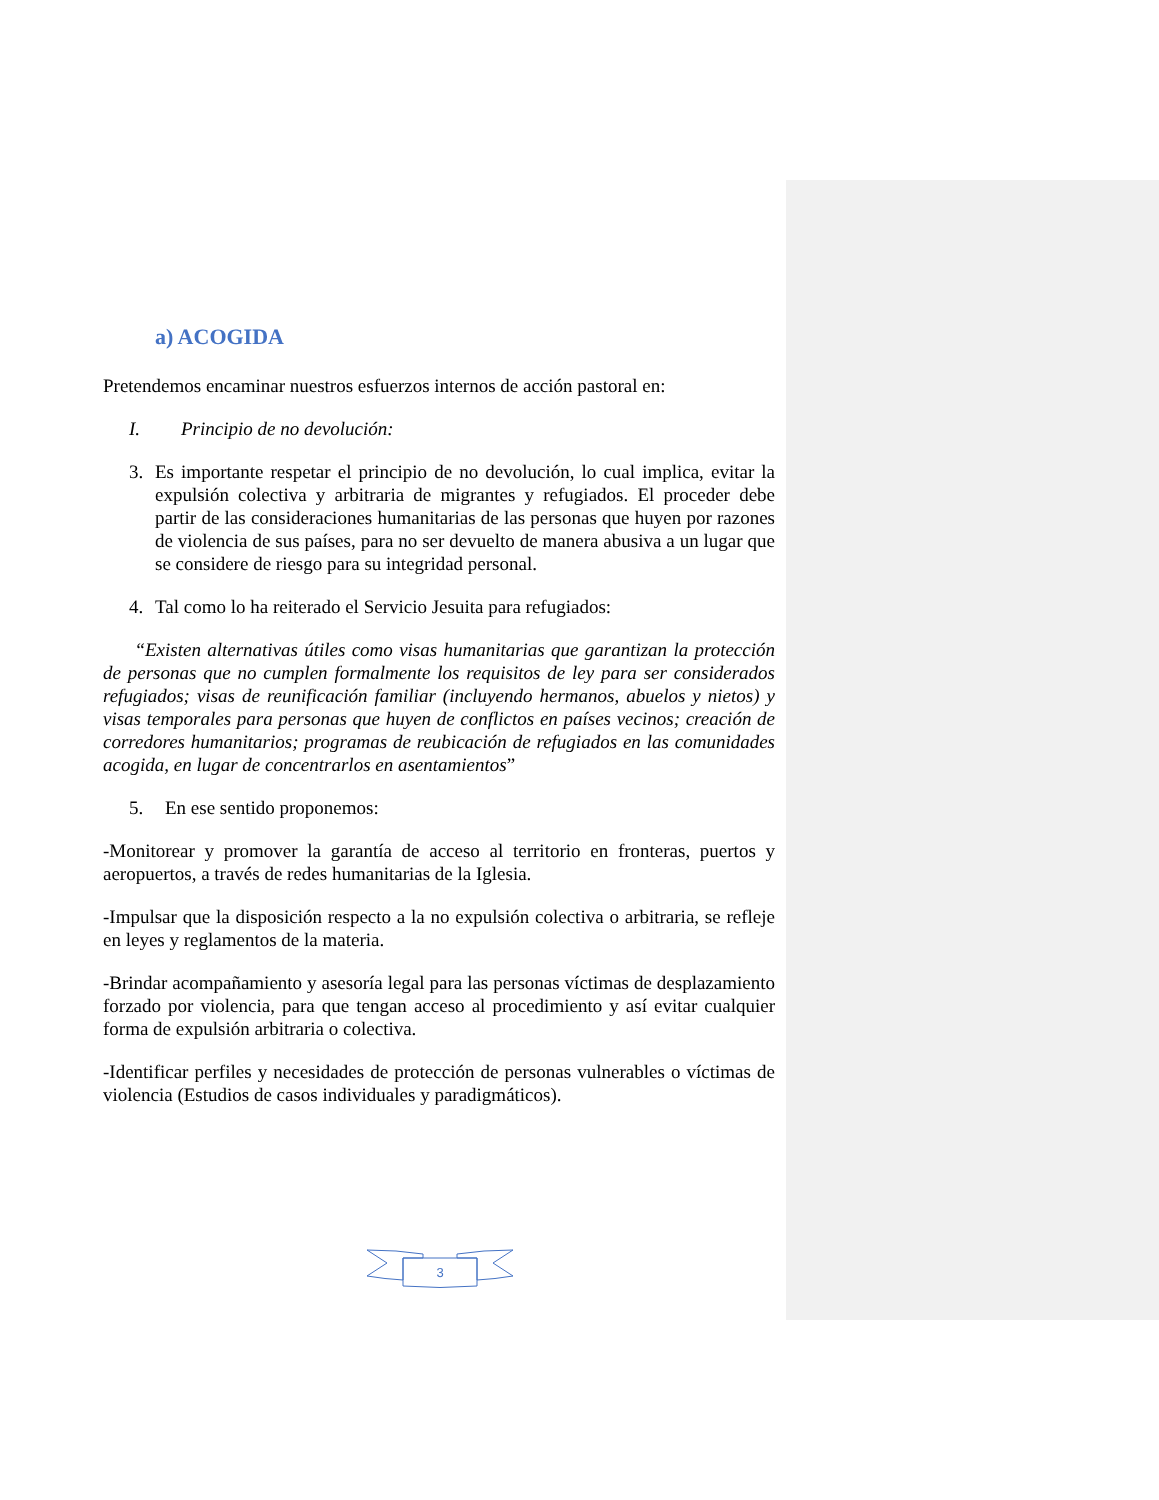a) ACOGIDA
Pretendemos encaminar nuestros esfuerzos internos de acción pastoral en:
I. Principio de no devolución:
3. Es importante respetar el principio de no devolución, lo cual implica, evitar la expulsión colectiva y arbitraria de migrantes y refugiados. El proceder debe partir de las consideraciones humanitarias de las personas que huyen por razones de violencia de sus países, para no ser devuelto de manera abusiva a un lugar que se considere de riesgo para su integridad personal.
4. Tal como lo ha reiterado el Servicio Jesuita para refugiados:
“Existen alternativas útiles como visas humanitarias que garantizan la protección de personas que no cumplen formalmente los requisitos de ley para ser considerados refugiados; visas de reunificación familiar (incluyendo hermanos, abuelos y nietos) y visas temporales para personas que huyen de conflictos en países vecinos; creación de corredores humanitarios; programas de reubicación de refugiados en las comunidades acogida, en lugar de concentrarlos en asentamientos”
5. En ese sentido proponemos:
-Monitorear y promover la garantía de acceso al territorio en fronteras, puertos y aeropuertos, a través de redes humanitarias de la Iglesia.
-Impulsar que la disposición respecto a la no expulsión colectiva o arbitraria, se refleje en leyes y reglamentos de la materia.
-Brindar acompañamiento y asesoría legal para las personas víctimas de desplazamiento forzado por violencia, para que tengan acceso al procedimiento y así evitar cualquier forma de expulsión arbitraria o colectiva.
-Identificar perfiles y necesidades de protección de personas vulnerables o víctimas de violencia (Estudios de casos individuales y paradigmáticos).
3